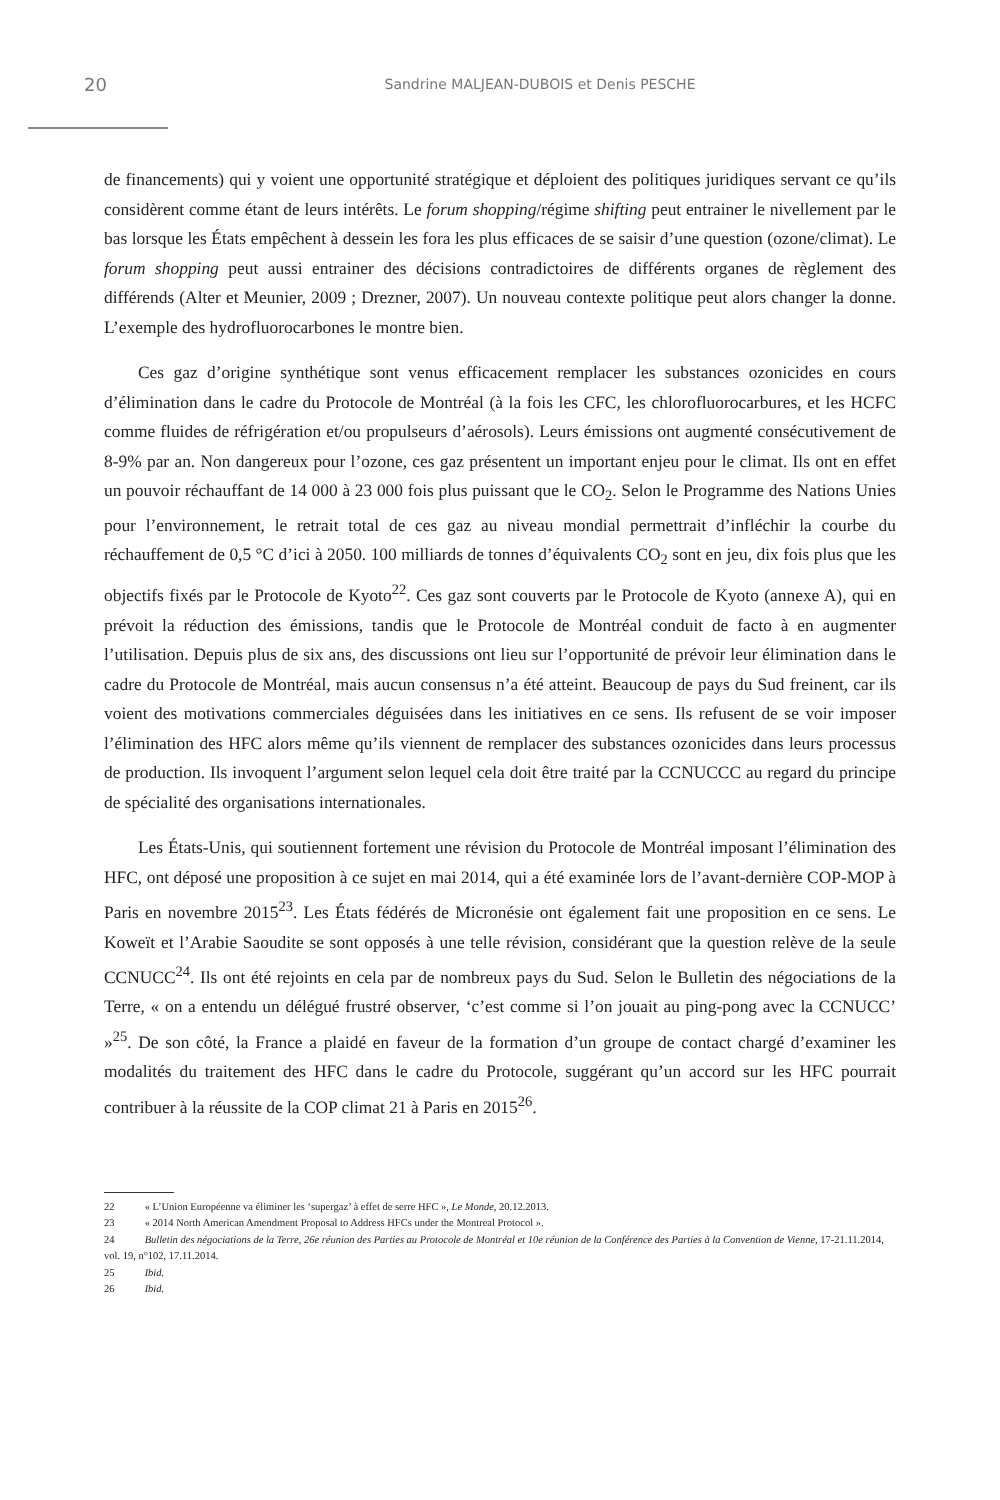20
Sandrine MALJEAN-DUBOIS et Denis PESCHE
de financements) qui y voient une opportunité stratégique et déploient des politiques juridiques servant ce qu’ils considèrent comme étant de leurs intérêts. Le forum shopping/régime shifting peut entrainer le nivellement par le bas lorsque les États empêchent à dessein les fora les plus efficaces de se saisir d’une question (ozone/climat). Le forum shopping peut aussi entrainer des décisions contradictoires de différents organes de règlement des différends (Alter et Meunier, 2009 ; Drezner, 2007). Un nouveau contexte politique peut alors changer la donne. L’exemple des hydrofluorocarbones le montre bien.
Ces gaz d’origine synthétique sont venus efficacement remplacer les substances ozonicides en cours d’élimination dans le cadre du Protocole de Montréal (à la fois les CFC, les chlorofluorocarbures, et les HCFC comme fluides de réfrigération et/ou propulseurs d’aérosols). Leurs émissions ont augmenté consécutivement de 8-9% par an. Non dangereux pour l’ozone, ces gaz présentent un important enjeu pour le climat. Ils ont en effet un pouvoir réchauffant de 14 000 à 23 000 fois plus puissant que le CO<sub>2</sub>. Selon le Programme des Nations Unies pour l’environnement, le retrait total de ces gaz au niveau mondial permettrait d’infléchir la courbe du réchauffement de 0,5 °C d’ici à 2050. 100 milliards de tonnes d’équivalents CO<sub>2</sub> sont en jeu, dix fois plus que les objectifs fixés par le Protocole de Kyoto<sup>22</sup>. Ces gaz sont couverts par le Protocole de Kyoto (annexe A), qui en prévoit la réduction des émissions, tandis que le Protocole de Montréal conduit de facto à en augmenter l’utilisation. Depuis plus de six ans, des discussions ont lieu sur l’opportunité de prévoir leur élimination dans le cadre du Protocole de Montréal, mais aucun consensus n’a été atteint. Beaucoup de pays du Sud freinent, car ils voient des motivations commerciales déguisées dans les initiatives en ce sens. Ils refusent de se voir imposer l’élimination des HFC alors même qu’ils viennent de remplacer des substances ozonicides dans leurs processus de production. Ils invoquent l’argument selon lequel cela doit être traité par la CCNUCCC au regard du principe de spécialité des organisations internationales.
Les États-Unis, qui soutiennent fortement une révision du Protocole de Montréal imposant l’élimination des HFC, ont déposé une proposition à ce sujet en mai 2014, qui a été examinée lors de l’avant-dernière COP-MOP à Paris en novembre 2015<sup>23</sup>. Les États fédérés de Micronésie ont également fait une proposition en ce sens. Le Koweït et l’Arabie Saoudite se sont opposés à une telle révision, considérant que la question relève de la seule CCNUCC<sup>24</sup>. Ils ont été rejoints en cela par de nombreux pays du Sud. Selon le Bulletin des négociations de la Terre, « on a entendu un délégué frustré observer, ‘c’est comme si l’on jouait au ping-pong avec la CCNUCC’ »<sup>25</sup>. De son côté, la France a plaidé en faveur de la formation d’un groupe de contact chargé d’examiner les modalités du traitement des HFC dans le cadre du Protocole, suggérant qu’un accord sur les HFC pourrait contribuer à la réussite de la COP climat 21 à Paris en 2015<sup>26</sup>.
22 « L’Union Européenne va éliminer les ‘supergaz’ à effet de serre HFC », Le Monde, 20.12.2013.
23 « 2014 North American Amendment Proposal to Address HFCs under the Montreal Protocol ».
24 Bulletin des négociations de la Terre, 26e réunion des Parties au Protocole de Montréal et 10e réunion de la Conférence des Parties à la Convention de Vienne, 17-21.11.2014, vol. 19, n°102, 17.11.2014.
25 Ibid.
26 Ibid.